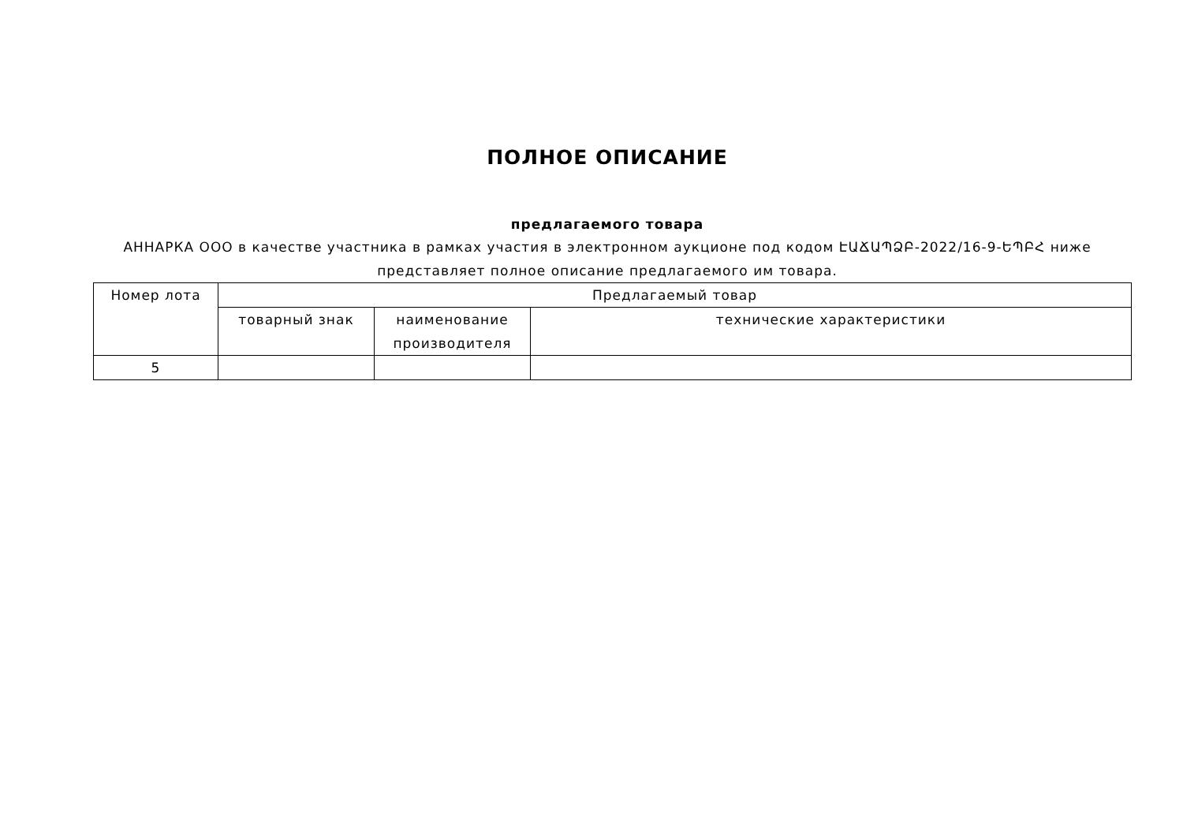ПОЛНОЕ ОПИСАНИЕ
предлагаемого товара
АННАРКА ООО в качестве участника в рамках участия в электронном аукционе под кодом ԷԱՃԱՊՁԲ-2022/16-9-ԵՊԲՀ ниже представляет полное описание предлагаемого им товара.
| Номер лота | Предлагаемый товар | | |
| --- | --- | --- | --- |
| | товарный знак | наименование производителя | технические характеристики |
| 5 | | | |